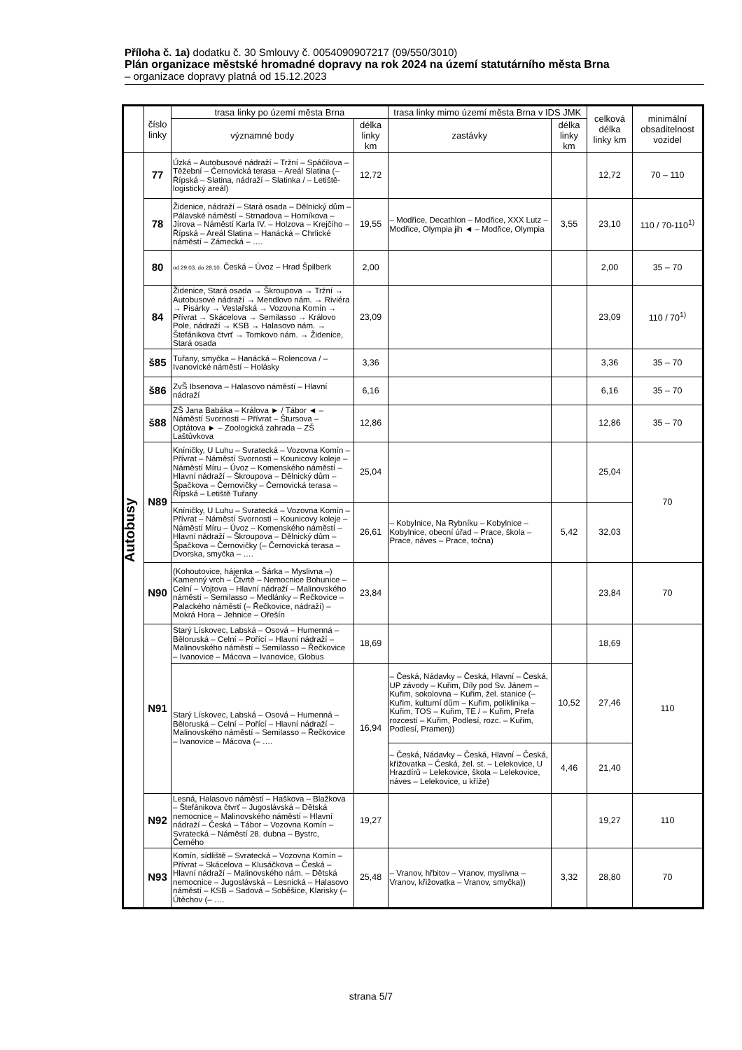Příloha č. 1a) dodatku č. 30 Smlouvy č. 0054090907217 (09/550/3010)
Plán organizace městské hromadné dopravy na rok 2024 na území statutárního města Brna
– organizace dopravy platná od 15.12.2023
| | číslo linky | trasa linky po území města Brna | | trasa linky mimo území města Brna v IDS JMK | | celková délka linky km | minimální obsaditelnost vozidel |
| --- | --- | --- | --- | --- | --- | --- | --- |
| | | významné body | délka linky km | zastávky | délka linky km | | |
| Autobusy | 77 | Úzká – Autobusové nádraží – Tržní – Spáčilova – Těžební – Černovická terasa – Areál Slatina (– Řípská – Slatina, nádraží – Slatinka / – Letiště-logistický areál) | 12,72 | | | 12,72 | 70 – 110 |
| | 78 | Židenice, nádraží – Stará osada – Dělnický dům – Pálavské náměstí – Strnadova – Horníkova – Jírova – Náměstí Karla IV. – Holzova – Krejčího – Řípská – Areál Slatina – Hanácká – Chrlické náměstí – Zámecká – …. | 19,55 | – Modřice, Decathlon – Modřice, XXX Lutz – Modřice, Olympia jih ◄ – Modřice, Olympia | 3,55 | 23,10 | 110 / 70-110<sup>1)</sup> |
| | 80 | od 29.03. do 28.10. Česká – Úvoz – Hrad Špilberk | 2,00 | | | 2,00 | 35 – 70 |
| | 84 | Židenice, Stará osada → Škroupova → Tržní → Autobusové nádraží → Mendlovo nám. → Riviéra → Pisárky → Veslařská → Vozovna Komín → Přívrat → Skácelova → Semilasso → Královo Pole, nádraží → KSB → Halasovo nám. → Štefánikova čtvrť → Tomkovo nám. → Židenice, Stará osada | 23,09 | | | 23,09 | 110 / 70<sup>1)</sup> |
| | š85 | Tuřany, smyčka – Hanácká – Rolencova / – Ivanovické náměstí – Holásky | 3,36 | | | 3,36 | 35 – 70 |
| | š86 | ZvŠ Ibsenova – Halasovo náměstí – Hlavní nádraží | 6,16 | | | 6,16 | 35 – 70 |
| | š88 | ZŠ Jana Babáka – Králova ► / Tábor ◄ – Náměstí Svornosti – Přívrat – Štursova – Optátova ► – Zoologická zahrada – ZŠ Laštůvkova | 12,86 | | | 12,86 | 35 – 70 |
| | N89 | Kníničky, U Luhu – Svratecká – Vozovna Komín – Přívrat – Náměstí Svornosti – Kounicovy koleje – Náměstí Míru – Úvoz – Komenského náměstí – Hlavní nádraží – Škroupova – Dělnický dům – Špačkova – Černovičky – Černovická terasa – Řípská – Letiště Tuřany | 25,04 | | | 25,04 | 70 |
| | | Kníničky, U Luhu – Svratecká – Vozovna Komín – Přívrat – Náměstí Svornosti – Kounicovy koleje – Náměstí Míru – Úvoz – Komenského náměstí – Hlavní nádraží – Škroupova – Dělnický dům – Špačkova – Černovičky (– Černovická terasa – Dvorska, smyčka – …. | 26,61 | – Kobylnice, Na Rybníku – Kobylnice – Kobylnice, obecní úřad – Prace, škola – Prace, náves – Prace, točna) | 5,42 | 32,03 | |
| | N90 | (Kohoutovice, hájenka – Šárka – Myslivna –) Kamenný vrch – Čtvrtě – Nemocnice Bohunice – Celní – Vojtova – Hlavní nádraží – Malinovského náměstí – Semilasso – Medlánky – Řečkovice – Palackého náměstí (– Řečkovice, nádraží) – Mokrá Hora – Jehnice – Ořešín | 23,84 | | | 23,84 | 70 |
| | N91 | Starý Lískovec, Labská – Osová – Humenná – Běloruská – Celní – Pořící – Hlavní nádraží – Malinovského náměstí – Semilasso – Řečkovice – Ivanovice – Mácova – Ivanovice, Globus | 18,69 | | | 18,69 | 110 |
| | | Starý Lískovec, Labská – Osová – Humenná – Běloruská – Celní – Pořící – Hlavní nádraží – Malinovského náměstí – Semilasso – Řečkovice – Ivanovice – Mácova (– …. | 16,94 | – Česká, Nádavky – Česká, Hlavní – Česká, UP závody – Kuřim, Díly pod Sv. Jánem – Kuřim, sokolovna – Kuřim, žel. stanice (– Kuřim, kulturní dům – Kuřim, poliklinika – Kuřim, TOS – Kuřim, TE / – Kuřim, Prefa rozcestí – Kuřim, Podlesí, rozc. – Kuřim, Podlesí, Pramen)) | 10,52 | 27,46 | |
| | | | | – Česká, Nádavky – Česká, Hlavní – Česká, křižovatka – Česká, žel. st. – Lelekovice, U Hrazdírů – Lelekovice, škola – Lelekovice, náves – Lelekovice, u kříže) | 4,46 | 21,40 | |
| | N92 | Lesná, Halasovo náměstí – Haškova – Blažkova – Štefánikova čtvrť – Jugoslávská – Dětská nemocnice – Malinovského náměstí – Hlavní nádraží – Česká – Tábor – Vozovna Komín – Svratecká – Náměstí 28. dubna – Bystrc, Černého | 19,27 | | | 19,27 | 110 |
| | N93 | Komín, sídliště – Svratecká – Vozovna Komín – Přívrat – Skácelova – Klusáčkova – Česká – Hlavní nádraží – Malinovského nám. – Dětská nemocnice – Jugoslávská – Lesnická – Halasovo náměstí – KSB – Sadová – Soběšice, Klarisky (– Útěchov (– …. | 25,48 | – Vranov, hřbitov – Vranov, myslivna – Vranov, křižovatka – Vranov, smyčka)) | 3,32 | 28,80 | 70 |
strana 5/7